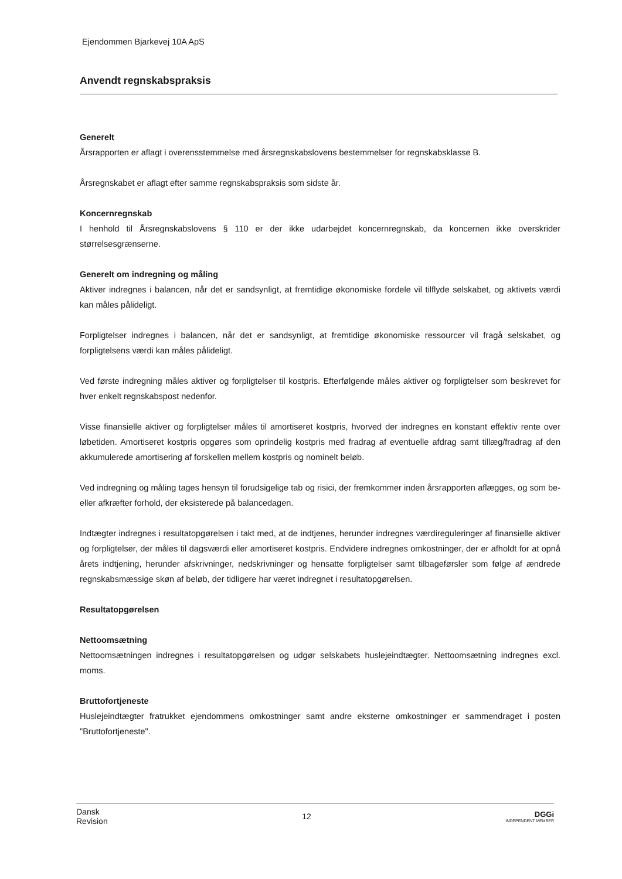Ejendommen Bjarkevej 10A ApS
Anvendt regnskabspraksis
Generelt
Årsrapporten er aflagt i overensstemmelse med årsregnskabslovens bestemmelser for regnskabsklasse B.
Årsregnskabet er aflagt efter samme regnskabspraksis som sidste år.
Koncernregnskab
I henhold til Årsregnskabslovens § 110 er der ikke udarbejdet koncernregnskab, da koncernen ikke overskrider størrelsesgrænserne.
Generelt om indregning og måling
Aktiver indregnes i balancen, når det er sandsynligt, at fremtidige økonomiske fordele vil tilflyde selskabet, og aktivets værdi kan måles pålideligt.
Forpligtelser indregnes i balancen, når det er sandsynligt, at fremtidige økonomiske ressourcer vil fragå selskabet, og forpligtelsens værdi kan måles pålideligt.
Ved første indregning måles aktiver og forpligtelser til kostpris. Efterfølgende måles aktiver og forpligtelser som beskrevet for hver enkelt regnskabspost nedenfor.
Visse finansielle aktiver og forpligtelser måles til amortiseret kostpris, hvorved der indregnes en konstant effektiv rente over løbetiden. Amortiseret kostpris opgøres som oprindelig kostpris med fradrag af eventuelle afdrag samt tillæg/fradrag af den akkumulerede amortisering af forskellen mellem kostpris og nominelt beløb.
Ved indregning og måling tages hensyn til forudsigelige tab og risici, der fremkommer inden årsrapporten aflægges, og som be- eller afkræfter forhold, der eksisterede på balancedagen.
Indtægter indregnes i resultatopgørelsen i takt med, at de indtjenes, herunder indregnes værdireguleringer af finansielle aktiver og forpligtelser, der måles til dagsværdi eller amortiseret kostpris. Endvidere indregnes omkostninger, der er afholdt for at opnå årets indtjening, herunder afskrivninger, nedskrivninger og hensatte forpligtelser samt tilbageførsler som følge af ændrede regnskabsmæssige skøn af beløb, der tidligere har været indregnet i resultatopgørelsen.
Resultatopgørelsen
Nettoomsætning
Nettoomsætningen indregnes i resultatopgørelsen og udgør selskabets huslejeindtægter. Nettoomsætning indregnes excl. moms.
Bruttofortjeneste
Huslejeindtægter fratrukket ejendommens omkostninger samt andre eksterne omkostninger er sammendraget i posten "Bruttofortjeneste".
Dansk
Revision
12 DGGi
INDEPENDENT MEMBER